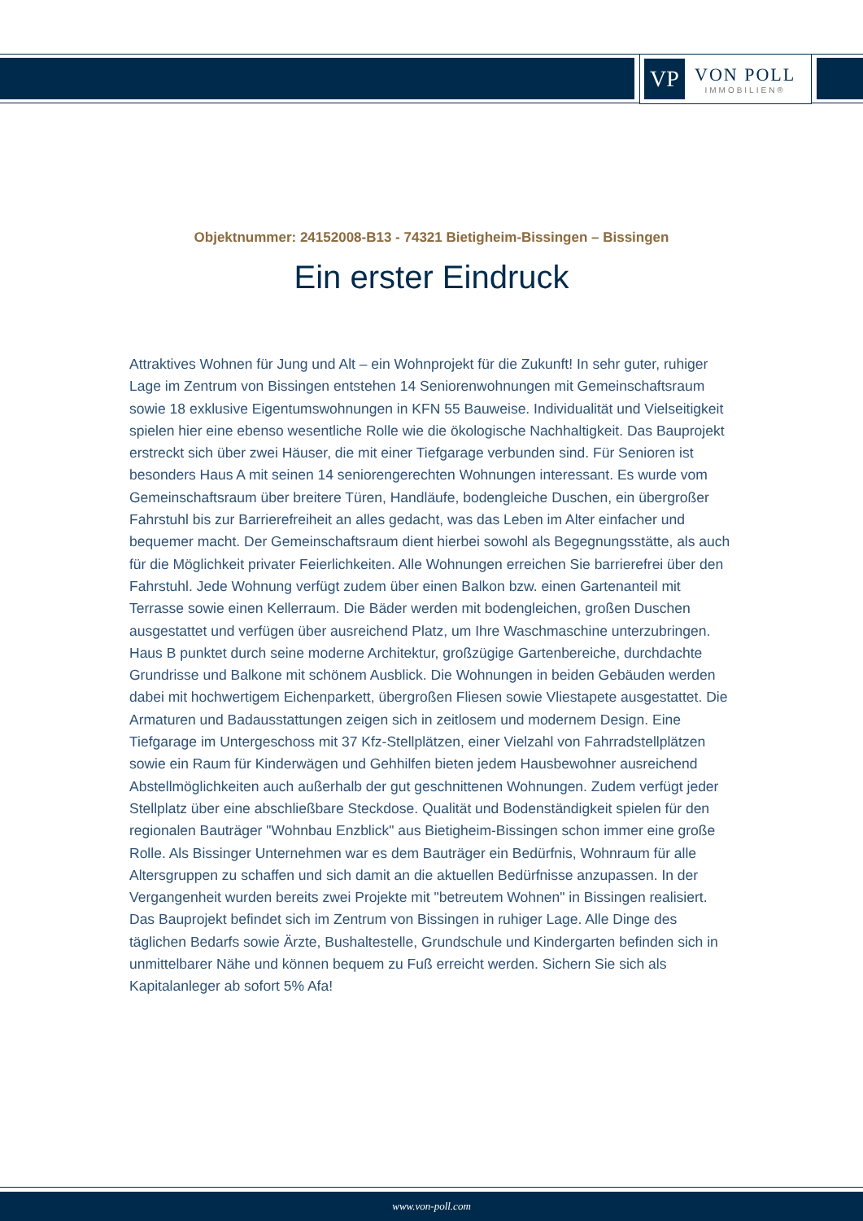VP
VON POLL
IMMOBILIEN®
Objektnummer: 24152008-B13 - 74321 Bietigheim-Bissingen – Bissingen
Ein erster Eindruck
Attraktives Wohnen für Jung und Alt – ein Wohnprojekt für die Zukunft! In sehr guter, ruhiger Lage im Zentrum von Bissingen entstehen 14 Seniorenwohnungen mit Gemeinschaftsraum sowie 18 exklusive Eigentumswohnungen in KFN 55 Bauweise. Individualität und Vielseitigkeit spielen hier eine ebenso wesentliche Rolle wie die ökologische Nachhaltigkeit. Das Bauprojekt erstreckt sich über zwei Häuser, die mit einer Tiefgarage verbunden sind. Für Senioren ist besonders Haus A mit seinen 14 seniorengerechten Wohnungen interessant. Es wurde vom Gemeinschaftsraum über breitere Türen, Handläufe, bodengleiche Duschen, ein übergroßer Fahrstuhl bis zur Barrierefreiheit an alles gedacht, was das Leben im Alter einfacher und bequemer macht. Der Gemeinschaftsraum dient hierbei sowohl als Begegnungsstätte, als auch für die Möglichkeit privater Feierlichkeiten. Alle Wohnungen erreichen Sie barrierefrei über den Fahrstuhl. Jede Wohnung verfügt zudem über einen Balkon bzw. einen Gartenanteil mit Terrasse sowie einen Kellerraum. Die Bäder werden mit bodengleichen, großen Duschen ausgestattet und verfügen über ausreichend Platz, um Ihre Waschmaschine unterzubringen. Haus B punktet durch seine moderne Architektur, großzügige Gartenbereiche, durchdachte Grundrisse und Balkone mit schönem Ausblick. Die Wohnungen in beiden Gebäuden werden dabei mit hochwertigem Eichenparkett, übergroßen Fliesen sowie Vliestapete ausgestattet. Die Armaturen und Badausstattungen zeigen sich in zeitlosem und modernem Design. Eine Tiefgarage im Untergeschoss mit 37 Kfz-Stellplätzen, einer Vielzahl von Fahrradstellplätzen sowie ein Raum für Kinderwägen und Gehhilfen bieten jedem Hausbewohner ausreichend Abstellmöglichkeiten auch außerhalb der gut geschnittenen Wohnungen. Zudem verfügt jeder Stellplatz über eine abschließbare Steckdose. Qualität und Bodenständigkeit spielen für den regionalen Bauträger "Wohnbau Enzblick" aus Bietigheim-Bissingen schon immer eine große Rolle. Als Bissinger Unternehmen war es dem Bauträger ein Bedürfnis, Wohnraum für alle Altersgruppen zu schaffen und sich damit an die aktuellen Bedürfnisse anzupassen. In der Vergangenheit wurden bereits zwei Projekte mit "betreutem Wohnen" in Bissingen realisiert. Das Bauprojekt befindet sich im Zentrum von Bissingen in ruhiger Lage. Alle Dinge des täglichen Bedarfs sowie Ärzte, Bushaltestelle, Grundschule und Kindergarten befinden sich in unmittelbarer Nähe und können bequem zu Fuß erreicht werden. Sichern Sie sich als Kapitalanleger ab sofort 5% Afa!
www.von-poll.com